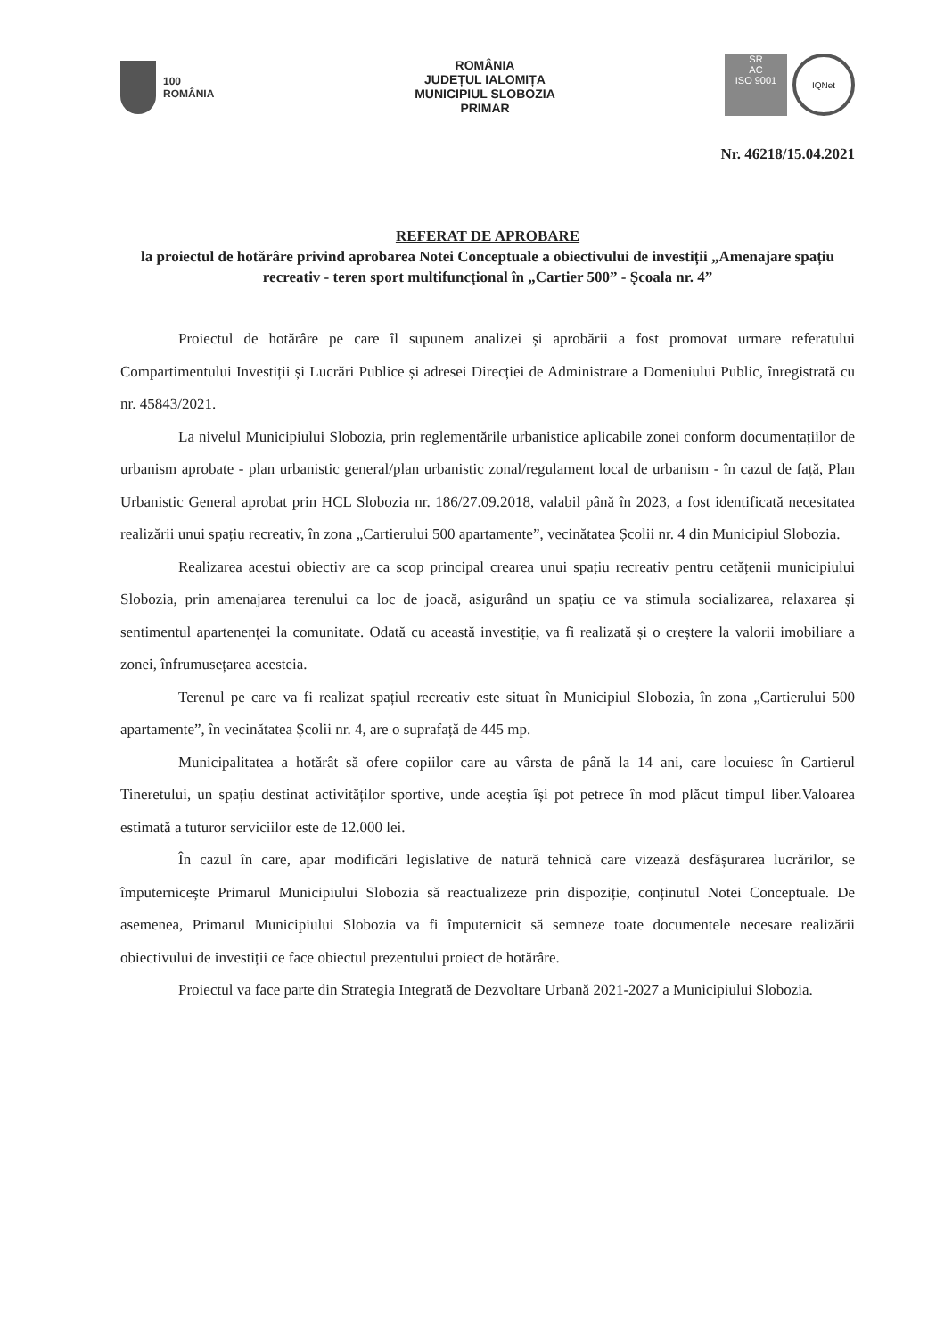100
ROMÂNIA
ROMÂNIA
JUDEȚUL IALOMIȚA
MUNICIPIUL SLOBOZIA
PRIMAR
SR
AC
ISO 9001
IQNet
Nr. 46218/15.04.2021
REFERAT DE APROBARE
la proiectul de hotărâre privind aprobarea Notei Conceptuale a obiectivului de investiții „Amenajare spațiu recreativ - teren sport multifuncțional în „Cartier 500” - Școala nr. 4”
Proiectul de hotărâre pe care îl supunem analizei și aprobării a fost promovat urmare referatului Compartimentului Investiții și Lucrări Publice și adresei Direcției de Administrare a Domeniului Public, înregistrată cu nr. 45843/2021.
La nivelul Municipiului Slobozia, prin reglementările urbanistice aplicabile zonei conform documentațiilor de urbanism aprobate - plan urbanistic general/plan urbanistic zonal/regulament local de urbanism - în cazul de față, Plan Urbanistic General aprobat prin HCL Slobozia nr. 186/27.09.2018, valabil până în 2023, a fost identificată necesitatea realizării unui spațiu recreativ, în zona „Cartierului 500 apartamente”, vecinătatea Școlii nr. 4 din Municipiul Slobozia.
Realizarea acestui obiectiv are ca scop principal crearea unui spațiu recreativ pentru cetățenii municipiului Slobozia, prin amenajarea terenului ca loc de joacă, asigurând un spațiu ce va stimula socializarea, relaxarea și sentimentul apartenenței la comunitate. Odată cu această investiție, va fi realizată și o creștere la valorii imobiliare a zonei, înfrumusețarea acesteia.
Terenul pe care va fi realizat spațiul recreativ este situat în Municipiul Slobozia, în zona „Cartierului 500 apartamente”, în vecinătatea Școlii nr. 4, are o suprafață de 445 mp.
Municipalitatea a hotărât să ofere copiilor care au vârsta de până la 14 ani, care locuiesc în Cartierul Tineretului, un spațiu destinat activităților sportive, unde aceștia își pot petrece în mod plăcut timpul liber.Valoarea estimată a tuturor serviciilor este de 12.000 lei.
În cazul în care, apar modificări legislative de natură tehnică care vizează desfășurarea lucrărilor, se împuternicește Primarul Municipiului Slobozia să reactualizeze prin dispoziție, conținutul Notei Conceptuale. De asemenea, Primarul Municipiului Slobozia va fi împuternicit să semneze toate documentele necesare realizării obiectivului de investiții ce face obiectul prezentului proiect de hotărâre.
Proiectul va face parte din Strategia Integrată de Dezvoltare Urbană 2021-2027 a Municipiului Slobozia.